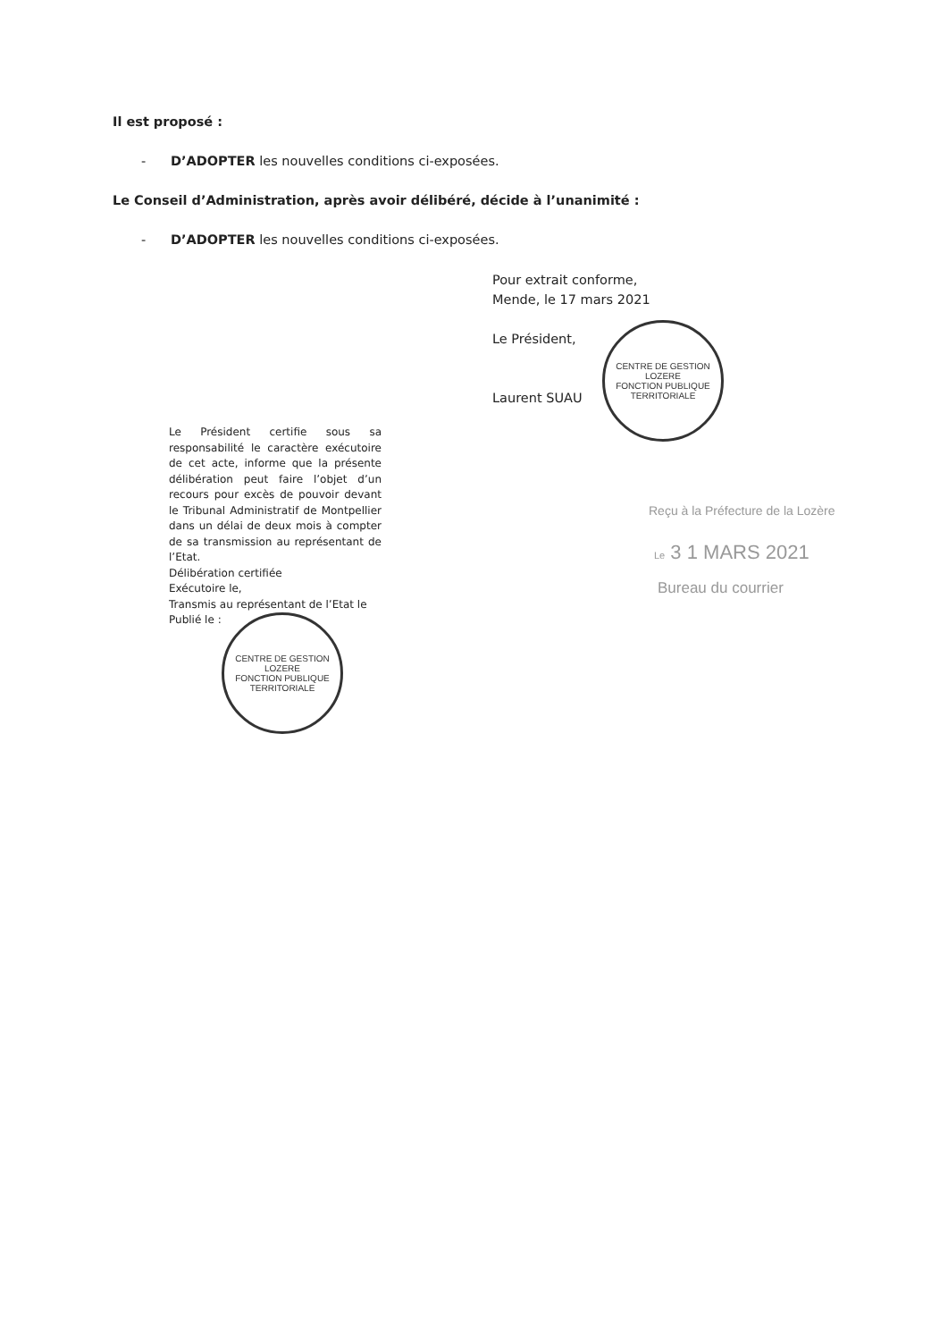Il est proposé :
- D’ADOPTER les nouvelles conditions ci-exposées.
Le Conseil d’Administration, après avoir délibéré, décide à l’unanimité :
- D’ADOPTER les nouvelles conditions ci-exposées.
Pour extrait conforme,
Mende, le 17 mars 2021
Le Président,
Laurent SUAU
CENTRE DE GESTION
LOZERE
FONCTION PUBLIQUE TERRITORIALE
Le Président certifie sous sa responsabilité le caractère exécutoire de cet acte, informe que la présente délibération peut faire l’objet d’un recours pour excès de pouvoir devant le Tribunal Administratif de Montpellier dans un délai de deux mois à compter de sa transmission au représentant de l’Etat.
Délibération certifiée
Exécutoire le,
Transmis au représentant de l’Etat le
Publié le :
CENTRE DE GESTION
LOZERE
FONCTION PUBLIQUE TERRITORIALE
Reçu à la Préfecture de la Lozère
Le 3 1 MARS 2021
Bureau du courrier